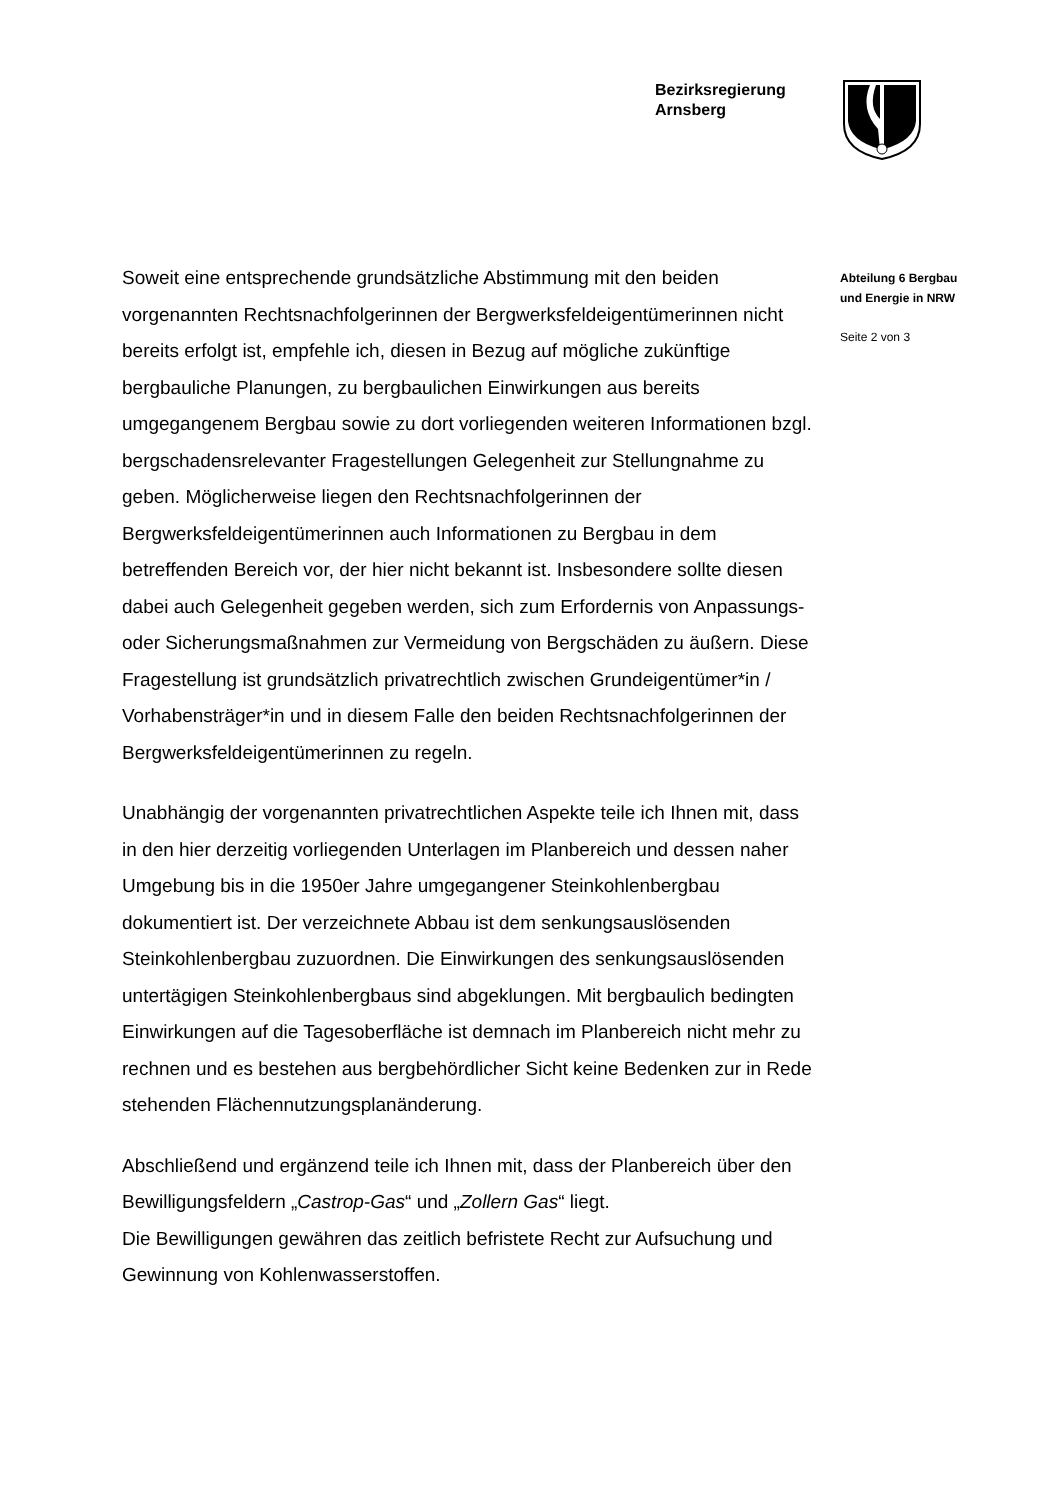Bezirksregierung
Arnsberg
Soweit eine entsprechende grundsätzliche Abstimmung mit den beiden vorgenannten Rechtsnachfolgerinnen der Bergwerksfeldeigentümerinnen nicht bereits erfolgt ist, empfehle ich, diesen in Bezug auf mögliche zukünftige bergbauliche Planungen, zu bergbaulichen Einwirkungen aus bereits umgegangenem Bergbau sowie zu dort vorliegenden weiteren Informationen bzgl. bergschadensrelevanter Fragestellungen Gelegenheit zur Stellungnahme zu geben. Möglicherweise liegen den Rechtsnachfolgerinnen der Bergwerksfeldeigentümerinnen auch Informationen zu Bergbau in dem betreffenden Bereich vor, der hier nicht bekannt ist. Insbesondere sollte diesen dabei auch Gelegenheit gegeben werden, sich zum Erfordernis von Anpassungs- oder Sicherungsmaßnahmen zur Vermeidung von Bergschäden zu äußern. Diese Fragestellung ist grundsätzlich privatrechtlich zwischen Grundeigentümer*in / Vorhabensträger*in und in diesem Falle den beiden Rechtsnachfolgerinnen der Bergwerksfeldeigentümerinnen zu regeln.
Unabhängig der vorgenannten privatrechtlichen Aspekte teile ich Ihnen mit, dass in den hier derzeitig vorliegenden Unterlagen im Planbereich und dessen naher Umgebung bis in die 1950er Jahre umgegangener Steinkohlenbergbau dokumentiert ist. Der verzeichnete Abbau ist dem senkungsauslösenden Steinkohlenbergbau zuzuordnen. Die Einwirkungen des senkungsauslösenden untertägigen Steinkohlenbergbaus sind abgeklungen. Mit bergbaulich bedingten Einwirkungen auf die Tagesoberfläche ist demnach im Planbereich nicht mehr zu rechnen und es bestehen aus bergbehördlicher Sicht keine Bedenken zur in Rede stehenden Flächennutzungsplanänderung.
Abschließend und ergänzend teile ich Ihnen mit, dass der Planbereich über den Bewilligungsfeldern „Castrop-Gas“ und „Zollern Gas“ liegt.
Die Bewilligungen gewähren das zeitlich befristete Recht zur Aufsuchung und Gewinnung von Kohlenwasserstoffen.
Abteilung 6 Bergbau
und Energie in NRW
Seite 2 von 3